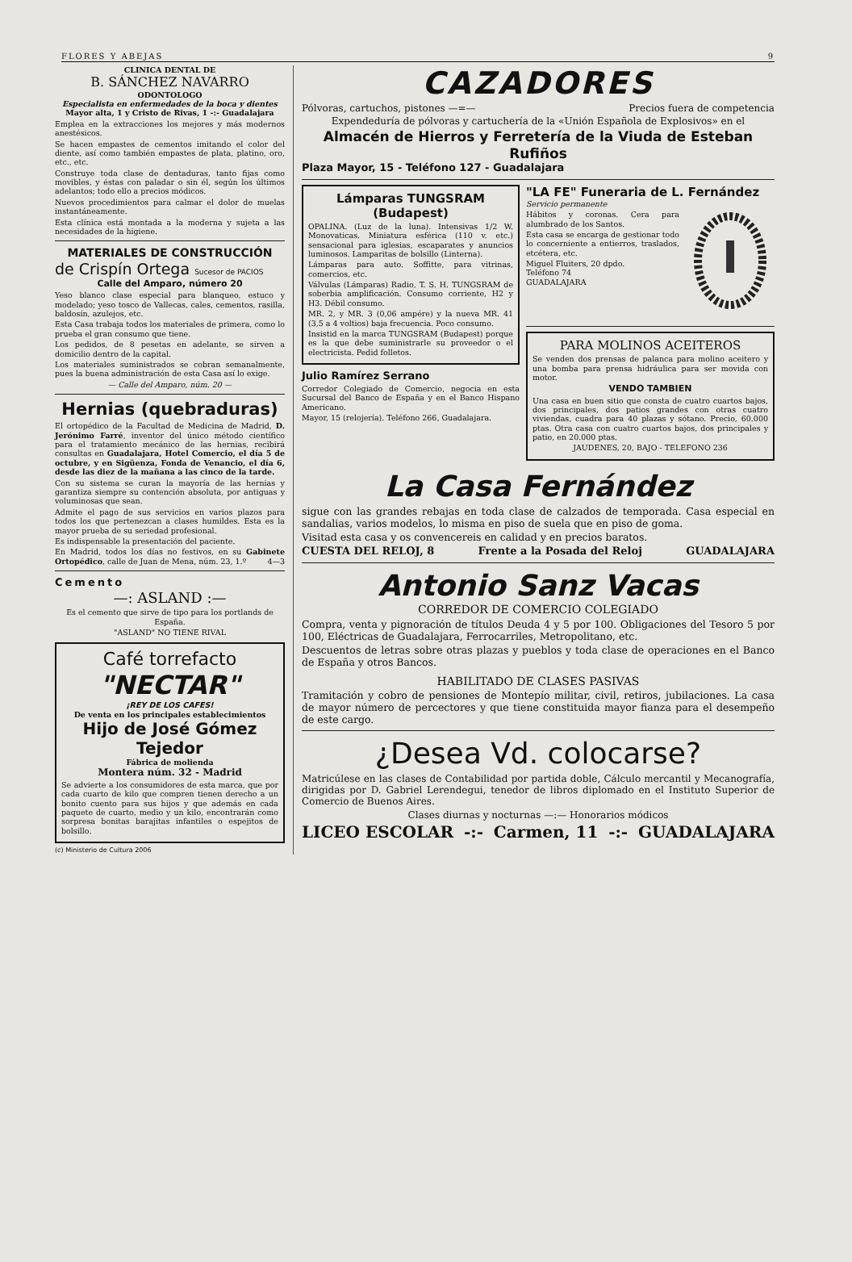FLORES Y ABEJAS 9
CLINICA DENTAL DE
B. SÁNCHEZ NAVARRO
ODONTOLOGO
Especialista en enfermedades de la boca y dientes
Mayor alta, 1 y Cristo de Rivas, 1 -:- Guadalajara
Emplea en la extracciones los mejores y más modernos anestésicos.
Se hacen empastes de cementos imitando el color del diente, así como también empastes de plata, platino, oro, etc., etc.
Construye toda clase de dentaduras, tanto fijas como movibles, y éstas con paladar o sin él, según los últimos adelantos; todo ello a precios módicos.
Nuevos procedimientos para calmar el dolor de muelas instantáneamente.
Esta clínica está montada a la moderna y sujeta a las necesidades de la higiene.
MATERIALES DE CONSTRUCCIÓN
de Crispín Ortega Sucesor de PACIOS
Calle del Amparo, número 20
Yeso blanco clase especial para blanqueo, estuco y modelado; yeso tosco de Vallecas, cales, cementos, rasilla, baldosín, azulejos, etc.
Esta Casa trabaja todos los materiales de primera, como lo prueba el gran consumo que tiene.
Los pedidos, de 8 pesetas en adelante, se sirven a domicilio dentro de la capital.
Los materiales suministrados se cobran semanalmente, pues la buena administración de esta Casa así lo exige.
— Calle del Amparo, núm. 20 —
Hernias (quebraduras)
El ortopédico de la Facultad de Medicina de Madrid, D. Jerónimo Farré, inventor del único método científico para el tratamiento mecánico de las hernias, recibirá consultas en Guadalajara, Hotel Comercio, el día 5 de octubre, y en Sigüenza, Fonda de Venancio, el día 6, desde las diez de la mañana a las cinco de la tarde.
Con su sistema se curan la mayoría de las hernias y garantiza siempre su contención absoluta, por antiguas y voluminosas que sean.
Admite el pago de sus servicios en varios plazos para todos los que pertenezcan a clases humildes. Esta es la mayor prueba de su seriedad profesional.
Es indispensable la presentación del paciente.
En Madrid, todos los días no festivos, en su Gabinete Ortopédico, calle de Juan de Mena, núm. 23, 1.º 4—3
Cemento
—: ASLAND :—
Es el cemento que sirve de tipo para los portlands de España.
"ASLAND" NO TIENE RIVAL
Café torrefacto
"NECTAR"
¡REY DE LOS CAFES!
De venta en los principales establecimientos
Hijo de José Gómez Tejedor
Fábrica de molienda
Montera núm. 32 - Madrid
Se advierte a los consumidores de esta marca, que por cada cuarto de kilo que compren tienen derecho a un bonito cuento para sus hijos y que además en cada paquete de cuarto, medio y un kilo, encontrarán como sorpresa bonitas barajitas infantiles o espejitos de bolsillo.
(c) Ministerio de Cultura 2006
CAZADORES
Pólvoras, cartuchos, pistones —=— Precios fuera de competencia
Expendeduría de pólvoras y cartuchería de la «Unión Española de Explosivos» en el
Almacén de Hierros y Ferretería de la Viuda de Esteban Rufiños
Plaza Mayor, 15 - Teléfono 127 - Guadalajara
Lámparas TUNGSRAM (Budapest)
OPALINA. (Luz de la luna). Intensivas 1/2 W. Monovaticas. Miniatura esférica (110 v. etc.) sensacional para iglesias, escaparates y anuncios luminosos. Lamparitas de bolsillo (Linterna).
Lámparas para auto. Soffitte, para vitrinas, comercios, etc.
Válvulas (Lámparas) Radio, T. S. H. TUNGSRAM de soberbia amplificación. Consumo corriente, H2 y H3. Débil consumo.
MR. 2, y MR. 3 (0,06 ampére) y la nueva MR. 41 (3,5 a 4 voltios) baja frecuencia. Poco consumo.
Insistid en la marca TUNGSRAM (Budapest) porque es la que debe suministrarle su proveedor o el electricista. Pedid folletos.
Julio Ramírez Serrano
Corredor Colegiado de Comercio, negocia en esta Sucursal del Banco de España y en el Banco Hispano Americano.
Mayor, 15 (relojería). Teléfono 266, Guadalajara.
"LA FE" Funeraria de L. Fernández
Servicio permanente
Hábitos y coronas. Cera para alumbrado de los Santos.
Esta casa se encarga de gestionar todo lo concerniente a entierros, traslados, etcétera, etc.
Miguel Fluiters, 20 dpdo.
Teléfono 74
GUADALAJARA
PARA MOLINOS ACEITEROS
Se venden dos prensas de palanca para molino aceitero y una bomba para prensa hidráulica para ser movida con motor.
VENDO TAMBIEN
Una casa en buen sitio que consta de cuatro cuartos bajos, dos principales, dos patios grandes con otras cuatro viviendas, cuadra para 40 plazas y sótano. Precio, 60.000 ptas. Otra casa con cuatro cuartos bajos, dos principales y patio, en 20.000 ptas.
JAUDENES, 20, BAJO - TELEFONO 236
La Casa Fernández
sigue con las grandes rebajas en toda clase de calzados de temporada. Casa especial en sandalias, varios modelos, lo misma en piso de suela que en piso de goma.
Visitad esta casa y os convencereis en calidad y en precios baratos.
CUESTA DEL RELOJ, 8 Frente a la Posada del Reloj GUADALAJARA
Antonio Sanz Vacas
CORREDOR DE COMERCIO COLEGIADO
Compra, venta y pignoración de títulos Deuda 4 y 5 por 100. Obligaciones del Tesoro 5 por 100, Eléctricas de Guadalajara, Ferrocarriles, Metropolitano, etc.
Descuentos de letras sobre otras plazas y pueblos y toda clase de operaciones en el Banco de España y otros Bancos.
HABILITADO DE CLASES PASIVAS
Tramitación y cobro de pensiones de Montepío militar, civil, retiros, jubilaciones. La casa de mayor número de percectores y que tiene constituida mayor fianza para el desempeño de este cargo.
¿Desea Vd. colocarse?
Matricúlese en las clases de Contabilidad por partida doble, Cálculo mercantil y Mecanografía, dirigidas por D. Gabriel Lerendegui, tenedor de libros diplomado en el Instituto Superior de Comercio de Buenos Aires.
Clases diurnas y nocturnas —:— Honorarios módicos
LICEO ESCOLAR -:- Carmen, 11 -:- GUADALAJARA